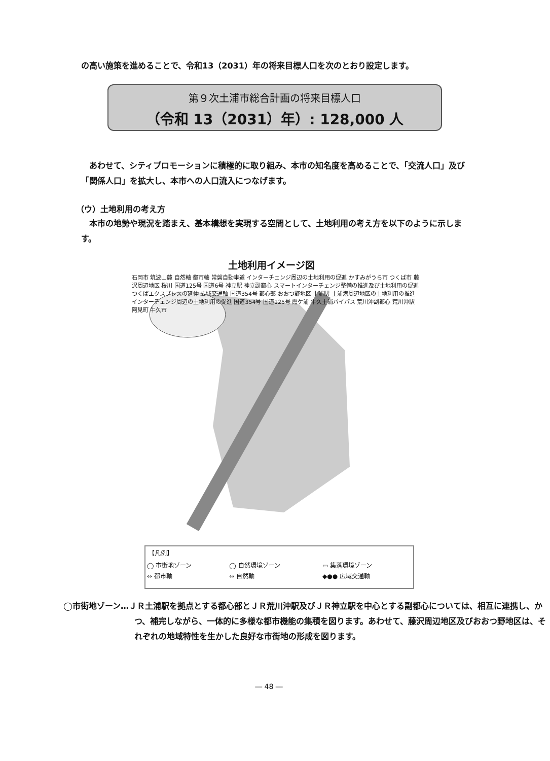の高い施策を進めることで、令和13（2031）年の将来目標人口を次のとおり設定します。
第９次土浦市総合計画の将来目標人口
（令和 13（2031）年）: 128,000 人
　あわせて、シティプロモーションに積極的に取り組み、本市の知名度を高めることで、「交流人口」及び「関係人口」を拡大し、本市への人口流入につなげます。
（ウ）土地利用の考え方
　本市の地勢や現況を踏まえ、基本構想を実現する空間として、土地利用の考え方を以下のように示します。
土地利用イメージ図
石岡市 筑波山麓 自然軸 都市軸 常磐自動車道 インターチェンジ周辺の土地利用の促進 かすみがうら市 つくば市 藤沢周辺地区 桜川 国道125号 国道6号 神立駅 神立副都心 スマートインターチェンジ整備の推進及び土地利用の促進 つくばエクスプレスの延伸 広域交通軸 国道354号 都心部 おおつ野地区 土浦駅 土浦港周辺地区の土地利用の推進 インターチェンジ周辺の土地利用の促進 国道354号 国道125号 霞ケ浦 牛久土浦バイパス 荒川沖副都心 荒川沖駅 阿見町 牛久市
【凡例】
| ◯ 市街地ゾーン | ◯ 自然環境ゾーン | ▭ 集落環境ゾーン |
| ⇔ 都市軸 | ⇔ 自然軸 | ◆●● 広域交通軸 |
◯市街地ゾーン…ＪＲ土浦駅を拠点とする都心部とＪＲ荒川沖駅及びＪＲ神立駅を中心とする副都心については、相互に連携し、かつ、補完しながら、一体的に多様な都市機能の集積を図ります。あわせて、藤沢周辺地区及びおおつ野地区は、それぞれの地域特性を生かした良好な市街地の形成を図ります。
― 48 ―